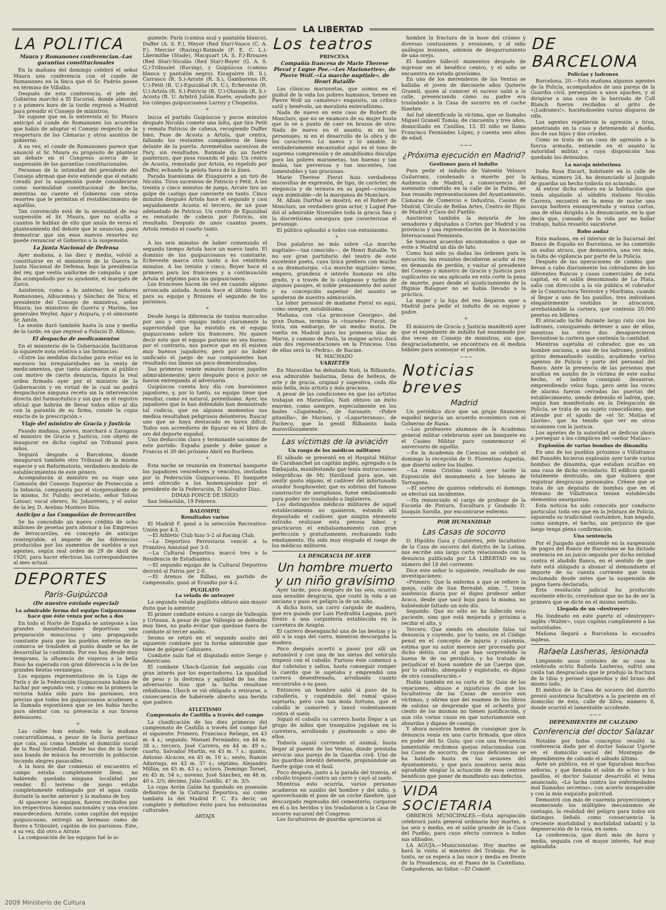LA LIBERTAD
LA POLITICA
Maura y Romanones conferencian.-Las garantías constitucionales
En la mañana del domingo celebró el señor Maura una conferencia con el conde de Romanones en la finca que el Sr. Padrós posee en término de Villalba.
Después de esta conferencia, el jefe del Gobierno marchó a El Escorial, donde almorzó, y a primera hora de la tarde regresó a Madrid para presidir el Consejo de ministros.
Se supone que en la entrevista el Sr. Maura anticipó al conde de Romanones los acuerdos que había de adoptar el Consejo respecto de la reapertura de las Cámaras y otros asuntos de gobierno.
A su vez, el conde de Romanones parece que anunció al Sr. Maura su propósito de plantear un debate en el Congreso acerca de la suspensión de las garantías constitucionales.
Personas de la intimidad del presidente del Consejo afirman que éste entiende que el estado creado por la suspensión puede considerarse como normalidad constitucional de hecho, mientras no cuente el Gobierno con otros resortes que le permitan el restablecimiento de aquéllas.
Tan convencido está de la necesidad de esa suspensión el Sr. Maura, que no oculta a cuantos le hablan de ello que ansía de veras el planteamiento del debate que le anuncian, para demostrar que sin esos nuevos resortes no puede renunciar el Gobierno a la suspensión.
La Junta Nacional de Defensa
Ayer mañana, a las diez y media, volvió a constituirse en el ministerio de la Guerra la Junta Nacional de Defensa, bajo la presidencia del rey, que vestía uniforme de campaña y que iba acompañado por su ayudante, el marqués de Zarco.
Asistieron, como a la anterior, los señores Romanones, Alhucemas y Sánchez de Toca; el presidente del Consejo de ministros, señor Maura; los ministros de Guerra y Marina, los generales Weyler, Agar y Aizpuru, y el almirante Sr. Antón.
La sesión duró también hasta la una y media de la tarde, en que regresó a Palacio D. Alfonso.
El despacho de medicamentos
En el ministerio de la Gobernación facilitaron la siguiente nota relativa a las farmacias:
«Entre las medidas dictadas para evitar en lo sucesivo las irregularidades en la venta de medicamentos, que tanto alarmaron al público con motivo de cierta denuncia, figura la real orden firmada ayer por el ministro de la Gobernación y en virtud de la cual no podrá despacharse ninguna receta sin la intervención directa del farmacéutico y sin que en el registro oficial que habrán de llevar todos ellos al día con la garantía de su firma, conste la copia exacta de la prescripción.»
Viaje del ministro de Gracia y Justicia
Pasado mañana, jueves, marchará a Zaragoza el ministro de Gracia y Justicia, con objeto de inaugurar en dicha capital un Tribunal para niños.
Seguirá después a Barcelona, donde inaugurará también otro Tribunal de la misma especie y un Reformatorio, verdadero modelo de establecimientos de este género.
Acompañarán al ministro en su viaje una Comisión del Consejo Superior de Protección a la Infancia, compuesta por el vicepresidente de la misma, Sr. Pulido; secretario, señor Tolosa Latour; vocal obrero, Sr. Jabaretero, y el autor de la ley, D. Avelino Montero Ríos.
Anticipo a las Compañías de ferrocarriles
Se ha concedido un nuevo crédito de ocho millones de pesetas para abonar a las Empresas de ferrocarriles, en concepto de anticipo reintegrable, el importe de las diferencias producidas por los aumentos de sueldos a sus agentes, según real orden de 29 de Abril de 1920, para hacer efectivas las correspondientes al mes actual.
DEPORTES
París-Guipúzcoa
(De nuestro enviado especial)
La admirable forma del equipo Guipuzcoano hace que éste venza por ocho a dos
En todo el Norte de España se antepone a las grandes manifestaciones deportivas una preparación minuciosa y una propaganda constante para que los pueblos enteros de la comarca se trasladen al punto donde se ha de desarrollar la contienda. Por eso hoy, desde muy temprano, la afluencia de viajeros a la bella Easo ha superado con gran diferencia a la de las grandes fiestas veraniegas.
Los equipos representativos de la Liga de París y de la Federación Guipuzcoana habían de luchar por segunda vez, y como en la primera la victoria había sido para los parisinos, era preciso que todos los guipuzcoanos acudiesen a la llamada espontánea que se les había hecho para alentar con su presencia a sus bravos defensores.
*
Las calles han estado toda la mañana concurridísimas, a pesar de la lluvia pertinaz que caía, así como también el domicilio social de la Real Sociedad. Desde las dos de la tarde una banda de música ha recorrido la población tocando alegres pasacalles.
A la hora de dar comienzo el encuentro el campo estaba completamente lleno, no habiendo quedado ninguna localidad por vender. El terreno de juego estaba completamente enfangado por el agua caída durante la noche anterior y la mañana de hoy.
Al aparecer los equipos, fueron recibidos por los respectivos himnos nacionales y una ovación ensordecedora. Arrate, como capitán del equipo guipuzcoano, entregó un hermoso ramo de flores a Triboulet, capitán de los parisinos. Este, a su vez, dió otro a Arrate.
La composición de los equipos fué la si-
guiente: París (camisa azul y pantalón blanco), Duffer (A. S. F.), Meyer (Red Star)-Vauco (C. A. P.), Mercier (Racing)-Batmale (F. E. C. L.)-Lhermithe (Stade), Macquart (A. S. F.)-Brouzes (Red Star)-Nicolás (Red Star)-Boyer (G. A. S. G.)-Triboulet (Racing), y Guipúzcoa (camisa blanca y pantalón negro), Eizaguirre (R. S.), Carrasco (R. S.)-Arrate (R. S.), Gamborena (R. U.)-Petit (R. U.)-Eguizábal (R. U.), Echeveste (R. U.)-Artola (R. S.)-Patricio (R. U.)-Olaizola (R. S.)-Acosta (R. U. Arbitró Julián Ruete, ayudado por los colegas guipuzcoanos Larruy y Chopeitia.
*
Inicia el partido Guipúzcoa y pocos minutos después Nicolás comete una falta, que tira Petit y remata Patricio de cabeza, recogiendo Duffer bien. Pase de Acosta a Artola, que centra, fallando los restantes compañeros de línea delante de la puerta. Arremetidas sucesivas de Pary, sin resultados. Batmale da un fuerte punterazo, que pasa rozando el palo. Un centro de Acosta, rematado por Artola, es repelido por Duffer, echando la pelota fuera de la línea.
Parada buenísima de Eizaguirre a un tiro de Nicolás. Tiros sucesivos de Patricio y Petit. A los treinta y cinco minutos de juego, Arrate tira un golpe de castigo que convierte en tanto. Cinco minutos después Artola hace el segundo y casi seguidamente Acosta el tercero, de un pase adelantado de Patricio. Un centro de Eguizábal es rematado de cabeza por Patricio, sin resultado. Después de unos cuantos pases, Artola remata el cuarto tanto.
*
A los seis minutos de haber comenzado el segundo tiempo Artola hace un nuevo tanto. El dominio de los guipuzcoanos es constante. Echeveste marca otro tanto a los veintitrés minutos. A los treinta y cinco, Boyer hace el primero para los franceses y a continuación Artola el séptimo para los guipuzcoanos.
Los franceses hacen de vez en cuando alguna arrancada aislada. Acosta hace el último tanto para su equipo y Brouzes el segundo de los parisinos.
*
Desde luego la diferencia de tantos marcados por uno y otro equipo indica claramente la superioridad que ha existido en el equipo guipuzcoano sobre los franceses. No quiere decir esto que el equipo parisino no sea bueno; por el contrario, nos parece que en él existen muy buenos jugadores; pero por no haber unificado el juego de sus componentes han resultado sus líneas un poco desmoralizadas.
Sus primeros veinte minutos fueron jugados admirablemente; pero después poco a poco se fueron entregando al adversario.
Guipúzcoa cuenta hoy día con buenísimos jugadores, y, por lo tanto, su equipo tiene que resultar, como es natural, potentísimo. Ayer, los jugadores que lo han defendido han demostrado tal codicia, que en algunos momentos sus medios resultaban peligrosos delanteros. Buscar uno que se haya destacado es tarea difícil. Todos son acreedores de figurar en el libro de oro del deporte español.
Una deducción clara y terminante sacamos de este partido: España puede y debe ganar a Francia el 30 del próximo Abril en Burdeos.
*
Esta noche se reunirán en fraternal banquete los jugadores vencedores y vencidos, invitados por la Federación Guipuzcoana. El banquete será ofrecido a los homenajeados por el presidente de la Federación, D. Salvador Díaz.
DIMAS PONCE DE IÑIGO
San Sebastián, 19 Febrero.
BALOMPIE
Resultados varios
El Madrid F. ganó a la selección Recreativo-Unión por 4-3.
—El Athletic Club hizo 5-2 al Racing Club.
—La Deportiva Ferroviaria venció a la Primitiva Amistad por 3-0.
—La Cultural Deportiva marcó tres a la Residencia de Estudiantes.
—El segundo equipo de la Cultural Deportiva derrotó al Patria por 2-0.
—El Arenas de Bilbao, en partido de campeonato, ganó al Erandio por 4-2.
PUGILATO
La velada de anteayer
La segunda velada pugilista obtuvo aún mayor éxito que la anterior.
El primer combate estuvo a cargo de Vallespín y Urtasun. A pesar de que Vallespín se defendió muy bien, no pudo evitar que quedase fuera de combate al tercer asalto.
Sesma se retiró en el segundo asalto del siguiente combate por la forma admirable que tiene de golpear Cañizares.
Combate nulo fué el disputado entre Serge y Americano.
El combate Ubach-Gastón fué seguido con gran interés por los espectadores. La igualdad de peso y la destreza y agilidad de los dos adversarios hizo que la lucha resultase reñidísima. Ubach se vió obligado a retirarse, a consecuencia de habérsele abierto una herida que padece.
ATLETISMO
Campeonato de Castilla a través del campo
La clasificación de los diez primeros del campeonato de Castilla a través del campo fué el siguiente: Primero, Francisco Reliego, en 43 m. 4 s.; segundo, Manuel Fernández, en 44 m. 38 s.; tercero, José Carrero, en 44 m. 49 s.; cuarto, Salvador Martín, en 45 m. 7 s.; quinto, Antonio Alcaces, en 45 m. 16 s.; sexto, Ramón Adarraga, en 43 m. 37 s.; séptimo, Alejandro Millán, en 45 m. 43 s.; octavo, Domingo Tornel, en 45 m. 54 s.; noveno, José Sánchez, en 46 m. 40 s. 2/5; décimo, Julio Castillo, 47 m. 3/5.
La copa Arrán Galán ha quedado en posesión definitiva de la Cultural Deportiva, así como también la del Madrid F. C. Es decir, un completo y definitivo éxito para los entusiastas culturales.
ARTAJX
Los teatros
PRINCESA
Compañía francesa de Marie Therese Pierat y Lugne Poe.-«Les Marionettes», de Pierre Wolf.-«La marche nuptiale», de Henri Bataille
Las clásicas marionetas, que somos en el guiñol de la vida los pobres humanos, tienen en Pierre Wolf un «amateur» exquisito, un crítico sutil y benévolo, un moralista enteradísimo.
Nada de nuevo en este caso de Robert de Monclars, que no se enamora de su mujer hasta que la ve a punto de caer en brazos de otro. Nada de nuevo en el asunto, ni en los personajes, ni en el desarrollo de la obra y de los caracteres. Lo nuevo y lo amable, lo verdaderamente encantador aquí es el tono de suprema comprensión y de amabilísima disculpa para las pobres marionetas, tan buenas y tan malas, tan perversas y tan inocentes, tan lamentables y tan graciosas.
Marie Therese Pierat hizo verdaderas maravillas de expresión, de tipo, de carácter, de elegancia y de ternura en su papel—creación suya inimitable—de la marquesa de Monclars.
M. Allain Durthal se mostró, en el Robert de Monclars, un verdadero gran actor, y Lugné Poe dió al admirable Nizerolles toda la gracia fina y la discretísima amargura que caracterizan el personaje.
El público aplaudió a todos con entusiasmo.
*
Dos palabras no más sobre «La marche nuptiale»—tan conocida—, de Henri Bataille. Yo no soy gran partidario del teatro de este excelente poeta, cuya lírica prefiero con mucho a su dramaturgia. «La marche nuptiale» tiene, empero, grandeza e interés humano en alto grado, y a través de lo caliginoso y turbio de algunos pasajes, el noble pensamiento del autor y su concepción superior del asunto se apoderan de nuestra admiración.
La labor personal de madame Pierat es aquí, como siempre, notabilísima.
Mañana, con «La princesse Georges», del gran Dumas, termina la «tournée» Pierat. Se trata, sin embargo, de un medio mutis. De vuelta en Madrid para los primeros días de Marzo, y camino de París, la insigne actriz dará aún dos representaciones en la Princesa. Una de ellas será la «Fedra», de Racine.
M. MACHADO
VARIETES
En Maravillas ha debutado Nati, la Bilbainita, esa admirable bailarina, llena de belleza, de arte y de gracia, original y sugestiva, cada día más bella, más artista y más graciosa.
A pesar de las condiciones en que las artistas trabajan en Maravillas, Nati obtuvo un éxito enorme, como siempre, especialmente en los bailes «Zapateado», de Sarasate; «Pobre gitanilla», de Mariani, y «Lagarteranas», de Pacheco, que la gentil Bilbainita baila maravillosamente.
Las víctimas de la aviación
Un rasgo de los médicos militares
El sábado se presentó en el Hospital Militar de Carabanchel un capitán inglés, agregado a la Embajada, manifestando que tenía instrucciones telegráficas de Mr. Havilland para que, sin omitir gasto alguno, el cadáver del infortunado aviador Soophsweler, que es sobrino del famoso constructor de aeroplanos, fuese embalsamado para poder ser trasladado a Inglaterra.
Los distinguidos médicos militares de aquel establecimiento no quisieron, estando allí depositado el cadáver, que ningún elemento extraño realizase esta penosa labor, y practicaron el embalsamamiento con gran perfección y gratuitamente, rechazando todo emolumento. Ha sido muy elogiado el rasgo de los médicos militares.
LA DESGRACIA DE AYER
Un hombre muerto y un niño gravísimo
Ayer tarde, poco después de las seis, ocurrió una sensible desgracia, que costó la vida a un anciano y puso en peligro la de un niño.
A dicha hora, un carro cargado de madera, que era guiado por Luis Piedrafita Laguna, paró frente a una carpintería establecida en la carretera de Aragón.
El carrero desenganchó una de las bestias y la ató a la zaga del carro, mientras descargaba la madera.
Poco después acertó a pasar por allí un automóvil y con una de las aletas del vehículo tropezó con el caballo. Furioso éste comenzó a dar cabriolas y saltos, hasta conseguir romper la cuerda que le sujetaba y emprendió una carrera desenfrenada, arrollando cuanto encontraba a su paso.
Entonces un hombre salió al paso de la caballería, y cogiéndola del ramal quiso sujetarla; pero con tan mala fortuna, que el caballo le zamarreó y lanzó violentamente contra el suelo.
Siguió el caballo su carrera hasta llegar a un grupo de niños que tranquilos jugaban en la carretera, arrollando y pisoteando a uno de ellos.
Todavía siguió corriendo el animal, hasta llegar al puente de las Ventas, donde prestaba servicio una pareja de la Guardia civil. Uno de los guardias intentó detenerle, propinándole un fuerte golpe con el fusil.
Poco después, junto a la parada del tranvía, el caballo tropezó contra un carro y cayó al suelo.
Mientras esto ocurría, varias personas acudieron en auxilio del hombre y del niño, y, aprovechando el paso de un coche fúnebre, que descargado regresaba del cementerio, cargaron en él a los heridos y los trasladaron a la Casa de socorro sucursal del Congreso.
Los facultativos de guardia apreciaron al
hombre la fractura de la base del cráneo y diversas contusiones y erosiones, y al niño análogas lesiones, además de desgarramiento de una oreja.
El hombre falleció momentos después de ingresar en el benéfico centro, y el niño se encuentra en estado gravísimo.
En uno de los merenderos de las Ventas se hallaba el joven de diecisiete años Quiterio Granell, quien al conocer el suceso salió a la calle, presenciando cómo su padre era trasladado a la Casa de socorro en el coche fúnebre.
Así fué identificada la víctima, que se llamaba Miguel Granell Tomás, de cincuenta y tres años, domiciliado en Canillas, 13. El niño se llama Francisco Fernández López, y cuenta seis años de edad.
~~~
¿Próxima ejecución en Madrid?
Gestiones para el indulto
Para pedir el indulto de Valentín Velasco Guilarranz, condenado a muerte por la Audiencia de Madrid, a consecuencia del asesinato cometido en la calle de la Palma, se han reunido representaciones del Ayuntamiento, Cámaras de Comercio e Industria, Casino de Madrid, Círculo de Bellas Artes, Centro de Hijos de Madrid y Casa del Pueblo.
Asistieron también la mayoría de los senadores y diputados a Cortes por Madrid y su provincia y una representación de la Asociación Internacional Feminista.
Se tomaron acuerdos encaminados a que se evite a Madrid un día de luto.
Como han sido ya dadas las órdenes para la ejecución, los reunidos decidieron acudir al rey en demanda de perdón, y visitar al presidente del Consejo y ministro de Gracia y Justicia para suplicarles no sea aplicada en esta corte la pena de muerte, pues desde el ajusticiamiento de la Higinia Balaguer no se había llevado a la práctica.
La mujer y la hija del reo llegaron ayer a Madrid para pedir el indulto de su esposo y padre.
*
El ministro de Gracia y Justicia manifestó ayer que el expediente de indulto fué examinado por dos veces en Consejo de ministros, sin que, desgraciadamente, se encontrara en él medios hábiles para aconsejar el perdón.
~~~
Noticias breves
Madrid
Un periódico dice que un grupo financiero español negocia un acuerdo económico con el Gobierno de Rusia.
—Los profesores alumnos de la Academia general militar celebraron ayer un banquete en el Casino Militar para conmemorar el aniversario de aquélla.
—En la Academia de Ciencias se celebró el domingo la recepción de D. Florentino Azpeitia, que disertó sobre los fósiles.
—La reina Cristina visitó ayer tarde la Exposición del monumento a los héroes de Tarragona.
—El sorteo de quintos celebrado el domingo se efectuó sin incidentes.
—Ha renunciado el cargo de profesor de la Escuela de Pintura, Escultura y Grabado D. Joaquín Sorolla, por encontrarse enfermo.
POR HUMANIDAD
Las Casas de socorro
D. Hipólito Guiu y Gutiérrez, jefe facultativo de la Casa de socorro del distrito de la Latina, nos escribe una larga carta relacionada con la denuncia publicada por LA LIBERTAD en su número del 18 del corriente.
Dice este señor lo siguiente, resultado de sus investigaciones:
«Primero. Que la enferma a que se refiere la queja, calle de San Bernabé, núm. 7, tiene asistencia diaria por el digno profesor señor Araco, desde que sacó hoja para la misma, no habiéndole faltado un solo día.
Segundo. Que no sólo no ha fallecido esta paciente, sino que está mejorada y próxima a recibir el alta, y
Tercero. Que siendo en absoluto falsa tal denuncia y cayendo, por lo tanto, en el Código penal en el concepto de injuria y calumnia, estima que su autor merece ser procesado por dicho delito, con el que han sorprendido la buena fe de su periódico, y ha tratado de perjudicar el buen nombre de un Cuerpo que, por lo sufrido, abnegado y explotado, es digno de otra consideración.»
Habla también en su carta el Sr. Guiu de las vejaciones, abusos e injusticias de que los facultativos de las Casas de socorro son víctimas, y afirma que del examen de los libros de salidas se desprende que el ochenta por ciento de las mismas no tienen justificación, y aun cita varios casos en que notoriamente son absurdas y dignas de castigo.
Y ahora nosotros hemos de consignar que la denuncia venía en una carta firmada, que obra en poder del Sr. Guiu; que con una frecuencia lamentable recibimos quejas relacionadas con las Casas de socorro, de cuyas deficiencias se ha hablado hasta en las sesiones del Ayuntamiento, y que para nosotros sería más agradable elogiar la actuación de esos centros benéficos que poner de manifiesto sus defectos.
VIDA SOCIETARIA
OBREROS MUNICIPALES.—Esta agrupación celebrará junta general ordinaria hoy martes, a las seis y media, en el salón grande de la Casa del Pueblo, para cuyo efecto convoca a todos sus afiliados.
LA AGUJA.—Municionistas: Hoy martes se hará la visita al ministro del Trabajo. Por lo tanto, se os espera a las once y media en frente de la Presidencia, en el Paseo de la Castellana. Compañeras, no faltar.—El Comité.
DE BARCELONA
Policías y ladrones
Barcelona, 20.—Esta mañana algunos agentes de la Policía, acompañados de una pareja de la Guardia civil, perseguían a unos apaches, y al dirigirse a una casa de la barriada de Coll Blanch fueron recibidos al grito de «¡Ladrones!», haciéndoseles varios disparos de rifle.
Los agentes repelieron la agresión a tiros, penetrando en la casa y deteniendo al dueño, dos de sus hijos y dos criados.
Como se trata de un caso de agresión a la fuerza armada, entiende en el asunto la autoridad militar, a cuya disposición han quedado los detenidos.
La navaja misteriosa
Doña Rosa Encart, habitante en la calle de Aribau, número 24, ha denunciado al Juzgado de guardia un hecho todavía no aclarado.
Al entrar dicha señora en la habitación que tenía alquilada al súbdito italiano Nicolás Carrera, encontró en la mesa de noche una navaja barbera ensangrentada y varias cartas, una de ellas dirigida a la denunciante, en la que decía que, cansado de la vida por no hallar trabajo, había resuelto suicidarse.
Robo audaz
Esta mañana, en el interior de la Sucursal del Banco de España en Barcelona, se ha cometido un audaz atraco, que demuestra, una vez más, la falta de vigilancia por parte de la Policía.
Después de las operaciones de cambio que llevan a cabo diariamente los cobradores de los diferentes Bancos y casas comerciales de esta capital, en el salón denominado de La Plata, salía con dirección a la vía pública el cobrador de la Constructora Terrestre y Marítima, cuando al llegar a uno de los pasillos, tres individuos elegantemente vestidos le atracaron, arrebatándole la cartera, que contenía 20.000 pesetas en billetes.
El atracado luchó durante largo rato con los ladrones, consiguiendo detener a uno de ellos, mientras los otros dos desaparecieron llevándose la cartera que contenía la cantidad.
Mientras sujetaba el cobrador, que es un hombre anciano, a uno de los ladrones, profirió gritos demandando auxilio, acudiendo varios agentes de Policía y parte del personal del Banco. Ante la presencia de las personas que acudían en auxilio de la víctima de este audaz hecho, el ladrón consiguió desasirse, emprendiendo veloz fuga; pero ante las voces de alarma fueron cerradas las puertas del establecimiento, siendo detenido el ladrón, que, según han manifestado en la Delegación de Policía, se trata de un sujeto conocidísimo, que atiende por el apodo de «el Sr. Matías el Llorón», que ha tenido que ver en otras ocasiones con la justicia.
Los agentes de la autoridad se dedican ahora a perseguir a los cómplices del «señor Matías».
Explosión de varias bombas de dinamita
En uno de los pueblos próximos a Villafranca del Panadés hicieron explosión ayer tarde varias bombas de dinamita, que estaban ocultas en una casa de dicho vecindario. El edificio quedó totalmente destruído, sin que hubiera que registrar desgracias personales. Créese que se trata de un depósito de bombas que en el término de Villafranca tenían establecido elementos anarquistas.
Esta noticia ha sido conocida por conducto particular, toda vez que en la Jefatura de Policía, siguiendo su tradicional costumbre, han negado, como siempre, el hecho, sin perjuicio de que luego tenga plena confirmación.
Una sentencia
Por el Juzgado que entiende en la suspensión de pagos del Banco de Barcelona se ha dictado sentencia en un juicio seguido por dicha entidad contra el aludido Banco, en el sentido de que éste está obligado a abonar al demandante el importe de su cuenta corriente que tenía reclamado desde antes que la suspensión de pagos fuera declarada.
Esta resolución judicial ha producido excelente efecto, creyéndose que no ha de ser la primera que se dicte en el mismo sentido.
Llegada de un «destroyer»
Ha fondeado en este puerto el «destroyer» inglés «Walter», cuyo capitán cumplimentó a las autoridades.
Mañana llegará a Barcelona la escuadra inglesa.
Rafaela Lasheras, lesionada
Limpiando unos cristales de su casa la celebrada actriz Rafaela Lasheras, sufrió una caída tan desgraciada que le produjo la fractura de la tibia y peroné izquierdos y del brazo del mismo lado.
El médico de la Casa de socorro del distrito prestó asistencia facultativa a la paciente en el domicilio de ésta, calle de Silva, número 6, donde ocurrió el lamentable accidente.
~~~
DEPENDIENTES DE CALZADO
Conferencia del doctor Salazar
Notable por todos conceptos resultó la conferencia dada por el doctor Salazar Ugarte en el domicilio social del Montepío de dependientes de calzado el sábado último.
Ante un público, en el que figuraban muchas señoras, y que llenaba el salón de actos y los pasillos, el doctor Salazar desarrolló el tema anunciado, «La lucha contra las enfermedades mal llamadas secretas», con acierto insuperable y con la más exquisita pulcritud.
Demostró con más de cuarenta proyecciones y enumerando los múltiples mecanismos de contagio, la realidad del peligro para todos sin distingos. Señaló como consecuencia la creciente mortalidad y morbilidad infantil y la degeneración de la raza, en suma.
La conferencia, que duró más de hora y media, seguida con el mayor interés, fué muy aplaudida.
2009 Ministerio de Cultura